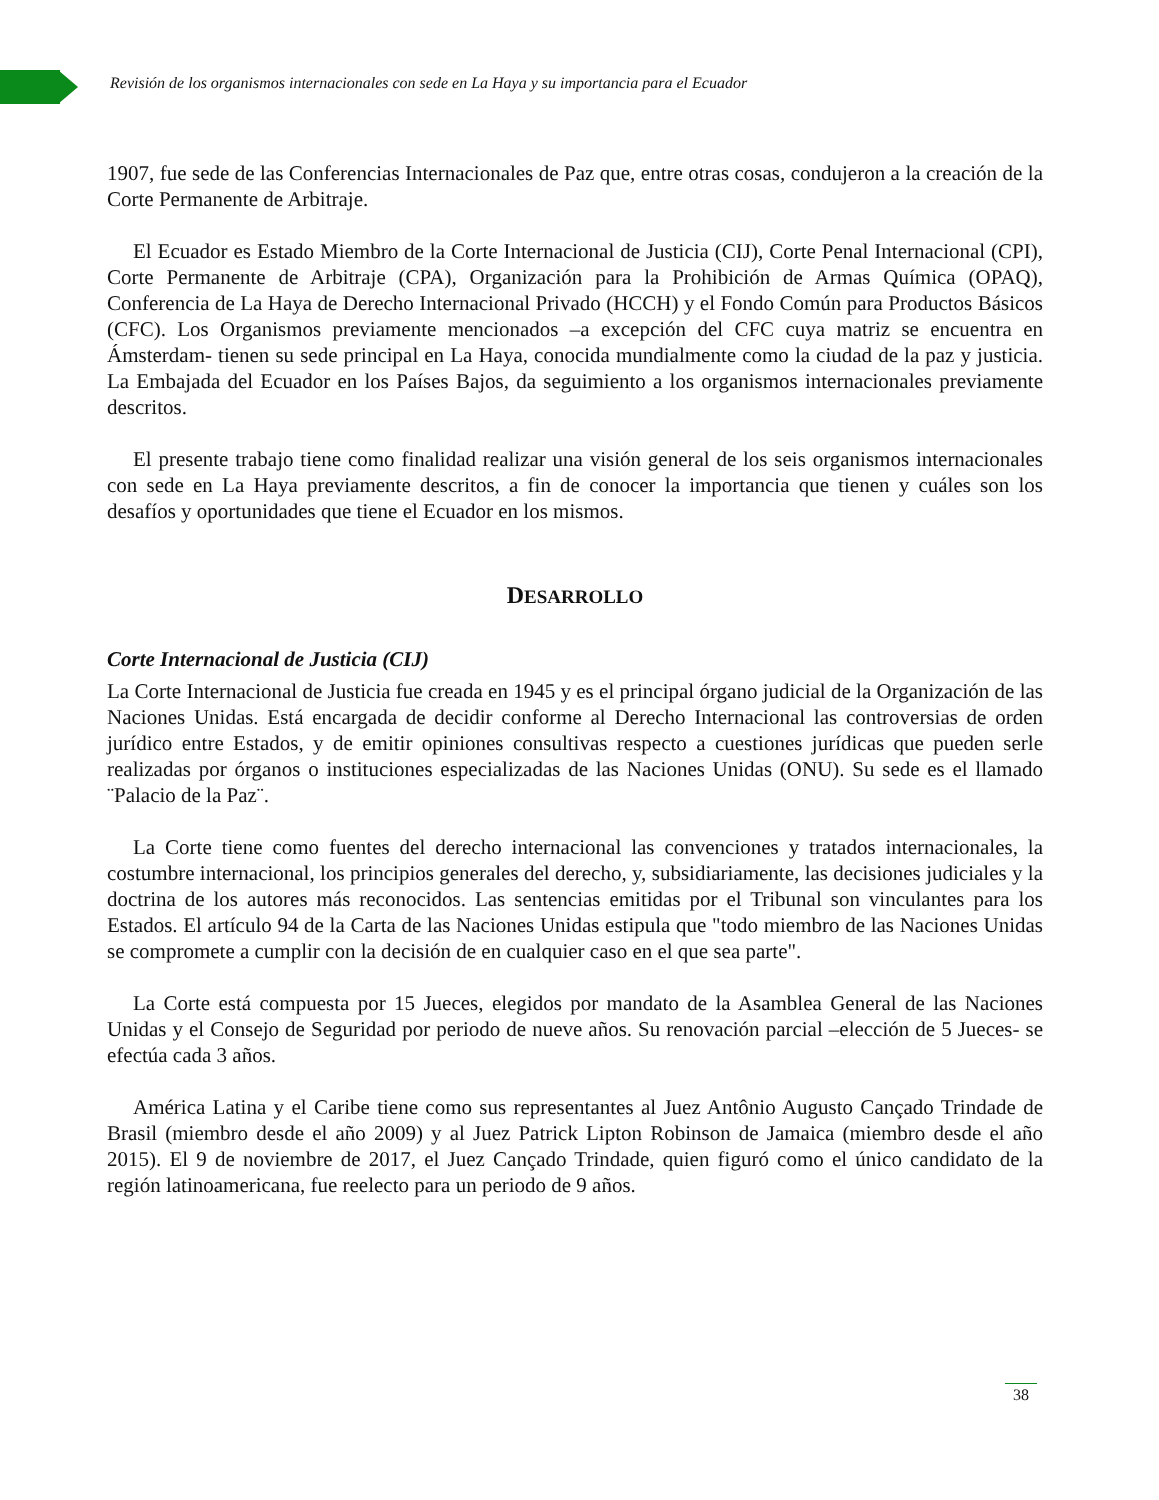Revisión de los organismos internacionales con sede en La Haya y su importancia para el Ecuador
1907, fue sede de las Conferencias Internacionales de Paz que, entre otras cosas, condujeron a la creación de la Corte Permanente de Arbitraje.
El Ecuador es Estado Miembro de la Corte Internacional de Justicia (CIJ), Corte Penal Internacional (CPI), Corte Permanente de Arbitraje (CPA), Organización para la Prohibición de Armas Química (OPAQ), Conferencia de La Haya de Derecho Internacional Privado (HCCH) y el Fondo Común para Productos Básicos (CFC). Los Organismos previamente mencionados –a excepción del CFC cuya matriz se encuentra en Ámsterdam- tienen su sede principal en La Haya, conocida mundialmente como la ciudad de la paz y justicia. La Embajada del Ecuador en los Países Bajos, da seguimiento a los organismos internacionales previamente descritos.
El presente trabajo tiene como finalidad realizar una visión general de los seis organismos internacionales con sede en La Haya previamente descritos, a fin de conocer la importancia que tienen y cuáles son los desafíos y oportunidades que tiene el Ecuador en los mismos.
DESARROLLO
Corte Internacional de Justicia (CIJ)
La Corte Internacional de Justicia fue creada en 1945 y es el principal órgano judicial de la Organización de las Naciones Unidas. Está encargada de decidir conforme al Derecho Internacional las controversias de orden jurídico entre Estados, y de emitir opiniones consultivas respecto a cuestiones jurídicas que pueden serle realizadas por órganos o instituciones especializadas de las Naciones Unidas (ONU). Su sede es el llamado ¨Palacio de la Paz¨.
La Corte tiene como fuentes del derecho internacional las convenciones y tratados internacionales, la costumbre internacional, los principios generales del derecho, y, subsidiariamente, las decisiones judiciales y la doctrina de los autores más reconocidos. Las sentencias emitidas por el Tribunal son vinculantes para los Estados. El artículo 94 de la Carta de las Naciones Unidas estipula que "todo miembro de las Naciones Unidas se compromete a cumplir con la decisión de en cualquier caso en el que sea parte".
La Corte está compuesta por 15 Jueces, elegidos por mandato de la Asamblea General de las Naciones Unidas y el Consejo de Seguridad por periodo de nueve años. Su renovación parcial –elección de 5 Jueces- se efectúa cada 3 años.
América Latina y el Caribe tiene como sus representantes al Juez Antônio Augusto Cançado Trindade de Brasil (miembro desde el año 2009) y al Juez Patrick Lipton Robinson de Jamaica (miembro desde el año 2015). El 9 de noviembre de 2017, el Juez Cançado Trindade, quien figuró como el único candidato de la región latinoamericana, fue reelecto para un periodo de 9 años.
38